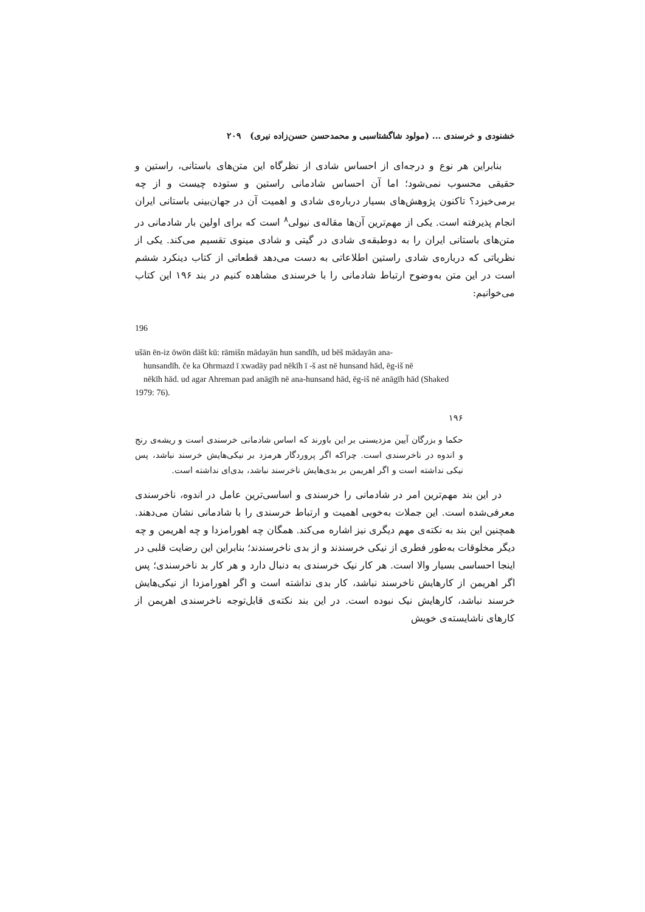خشنودی و خرسندی ... (مولود شاگشتاسبی و محمدحسن حسن‌زاده نیری) ۲۰۹
بنابراین هر نوع و درجه‌ای از احساس شادی از نظرگاه این متن‌های باستانی، راستین و حقیقی محسوب نمی‌شود؛ اما آن احساس شادمانی راستین و ستوده چیست و از چه برمی‌خیزد؟ تاکنون پژوهش‌های بسیار درباره‌ی شادی و اهمیت آن در جهان‌بینی باستانی ایران انجام پذیرفته است. یکی از مهم‌ترین آن‌ها مقاله‌ی نیولی<sup>۸</sup> است که برای اولین بار شادمانی در متن‌های باستانی ایران را به دوطبقه‌ی شادی در گیتی و شادی مینوی تقسیم می‌کند. یکی از نظریاتی که درباره‌ی شادی راستین اطلاعاتی به دست می‌دهد قطعاتی از کتاب دینکرد ششم است در این متن به‌وضوح ارتباط شادمانی را با خرسندی مشاهده کنیم در بند ۱۹۶ این کتاب می‌خوانیم:
196
ušān ēn-iz ōwōn dāšt kū: rāmišn mādayān hun sandīh, ud bēš mādayān ana-
hunsandīh. če ka Ohrmazd ī xwadāy pad nēkīh ī -š ast nē hunsand hād, ēg-iš nē
nēkīh hād. ud agar Ahreman pad anāgīh nē ana-hunsand hād, ēg-iš nē anāgīh hād (Shaked 1979: 76).
۱۹۶
حکما و بزرگان آیین مزدیسنی بر این باورند که اساس شادمانی خرسندی است و ریشه‌ی رنج و اندوه در ناخرسندی است. چراکه اگر پروردگار هرمزد بر نیکی‌هایش خرسند نباشد، پس نیکی نداشته است و اگر اهریمن بر بدی‌هایش ناخرسند نباشد، بدی‌ای نداشته است.
در این بند مهم‌ترین امر در شادمانی را خرسندی و اساسی‌ترین عامل در اندوه، ناخرسندی معرفی‌شده است. این جملات به‌خوبی اهمیت و ارتباط خرسندی را با شادمانی نشان می‌دهند. همچنین این بند به نکته‌ی مهم دیگری نیز اشاره می‌کند. همگان چه اهورامزدا و چه اهریمن و چه دیگر مخلوقات به‌طور فطری از نیکی خرسندند و از بدی ناخرسندند؛ بنابراین این رضایت قلبی در اینجا احساسی بسیار والا است. هر کار نیک خرسندی به دنبال دارد و هر کار بد ناخرسندی؛ پس اگر اهریمن از کارهایش ناخرسند نباشد، کار بدی نداشته است و اگر اهورامزدا از نیکی‌هایش خرسند نباشد، کارهایش نیک نبوده است. در این بند نکته‌ی قابل‌توجه ناخرسندی اهریمن از کارهای ناشایسته‌ی خویش